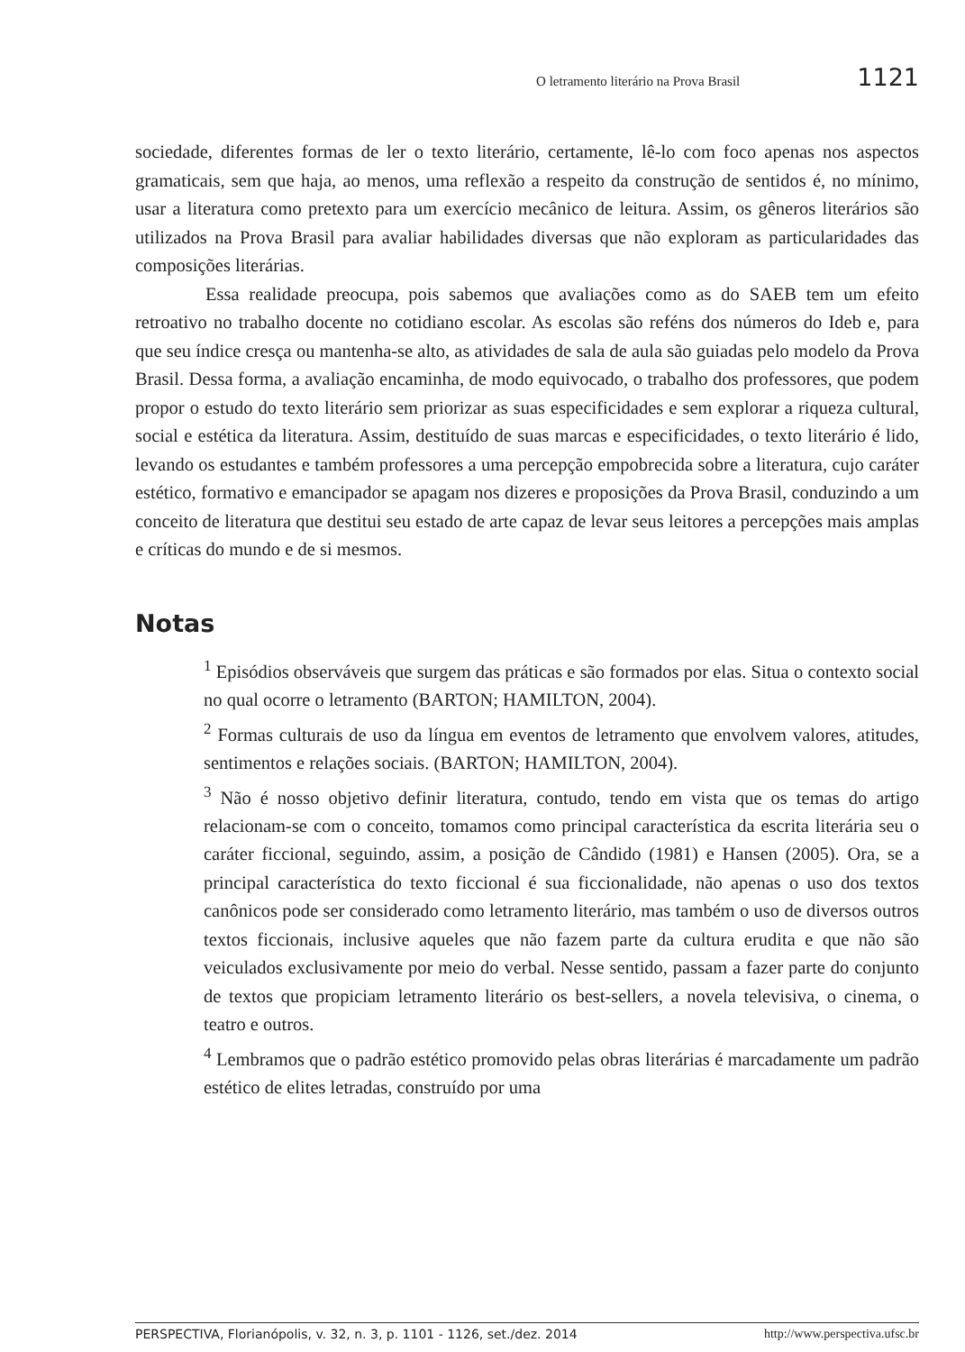O letramento literário na Prova Brasil 1121
sociedade, diferentes formas de ler o texto literário, certamente, lê-lo com foco apenas nos aspectos gramaticais, sem que haja, ao menos, uma reflexão a respeito da construção de sentidos é, no mínimo, usar a literatura como pretexto para um exercício mecânico de leitura. Assim, os gêneros literários são utilizados na Prova Brasil para avaliar habilidades diversas que não exploram as particularidades das composições literárias.
Essa realidade preocupa, pois sabemos que avaliações como as do SAEB tem um efeito retroativo no trabalho docente no cotidiano escolar. As escolas são reféns dos números do Ideb e, para que seu índice cresça ou mantenha-se alto, as atividades de sala de aula são guiadas pelo modelo da Prova Brasil. Dessa forma, a avaliação encaminha, de modo equivocado, o trabalho dos professores, que podem propor o estudo do texto literário sem priorizar as suas especificidades e sem explorar a riqueza cultural, social e estética da literatura. Assim, destituído de suas marcas e especificidades, o texto literário é lido, levando os estudantes e também professores a uma percepção empobrecida sobre a literatura, cujo caráter estético, formativo e emancipador se apagam nos dizeres e proposições da Prova Brasil, conduzindo a um conceito de literatura que destitui seu estado de arte capaz de levar seus leitores a percepções mais amplas e críticas do mundo e de si mesmos.
Notas
<sup>1</sup> Episódios observáveis que surgem das práticas e são formados por elas. Situa o contexto social no qual ocorre o letramento (BARTON; HAMILTON, 2004).
<sup>2</sup> Formas culturais de uso da língua em eventos de letramento que envolvem valores, atitudes, sentimentos e relações sociais. (BARTON; HAMILTON, 2004).
<sup>3</sup> Não é nosso objetivo definir literatura, contudo, tendo em vista que os temas do artigo relacionam-se com o conceito, tomamos como principal característica da escrita literária seu o caráter ficcional, seguindo, assim, a posição de Cândido (1981) e Hansen (2005). Ora, se a principal característica do texto ficcional é sua ficcionalidade, não apenas o uso dos textos canônicos pode ser considerado como letramento literário, mas também o uso de diversos outros textos ficcionais, inclusive aqueles que não fazem parte da cultura erudita e que não são veiculados exclusivamente por meio do verbal. Nesse sentido, passam a fazer parte do conjunto de textos que propiciam letramento literário os best-sellers, a novela televisiva, o cinema, o teatro e outros.
<sup>4</sup> Lembramos que o padrão estético promovido pelas obras literárias é marcadamente um padrão estético de elites letradas, construído por uma
PERSPECTIVA, Florianópolis, v. 32, n. 3, p. 1101 - 1126, set./dez. 2014 http://www.perspectiva.ufsc.br